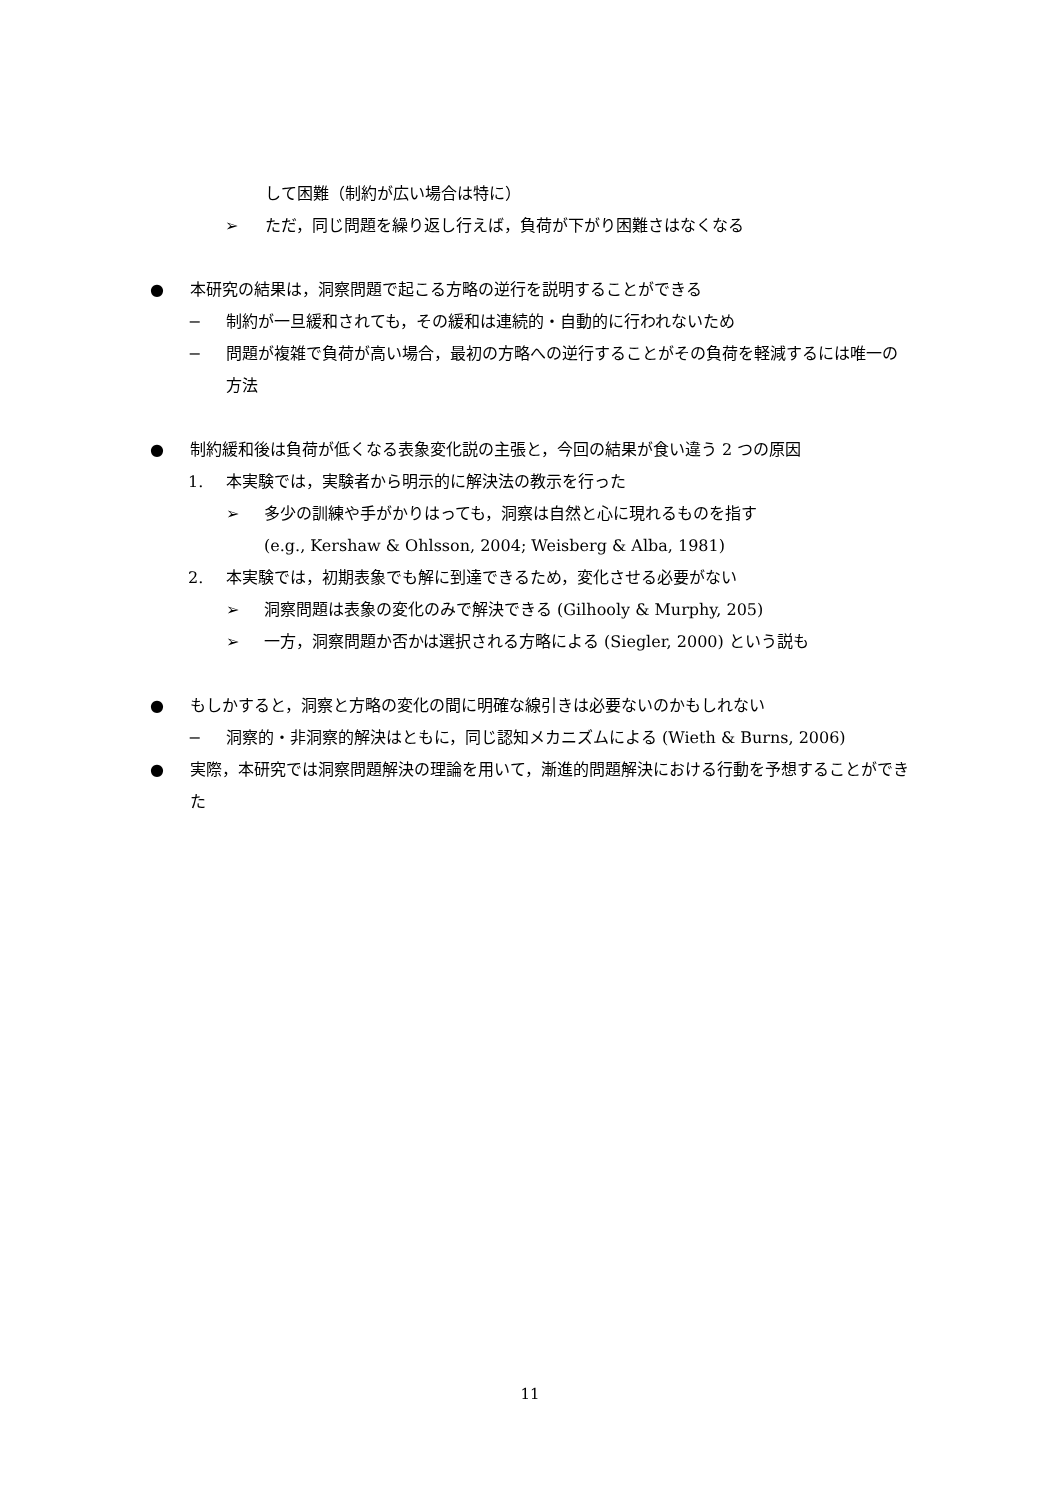して困難（制約が広い場合は特に）
➢ ただ，同じ問題を繰り返し行えば，負荷が下がり困難さはなくなる
● 本研究の結果は，洞察問題で起こる方略の逆行を説明することができる
− 制約が一旦緩和されても，その緩和は連続的・自動的に行われないため
− 問題が複雑で負荷が高い場合，最初の方略への逆行することがその負荷を軽減するには唯一の方法
● 制約緩和後は負荷が低くなる表象変化説の主張と，今回の結果が食い違う 2 つの原因
1. 本実験では，実験者から明示的に解決法の教示を行った
➢ 多少の訓練や手がかりはっても，洞察は自然と心に現れるものを指す
(e.g., Kershaw & Ohlsson, 2004; Weisberg & Alba, 1981)
2. 本実験では，初期表象でも解に到達できるため，変化させる必要がない
➢ 洞察問題は表象の変化のみで解決できる (Gilhooly & Murphy, 205)
➢ 一方，洞察問題か否かは選択される方略による (Siegler, 2000) という説も
● もしかすると，洞察と方略の変化の間に明確な線引きは必要ないのかもしれない
− 洞察的・非洞察的解決はともに，同じ認知メカニズムによる (Wieth & Burns, 2006)
● 実際，本研究では洞察問題解決の理論を用いて，漸進的問題解決における行動を予想することができた
11